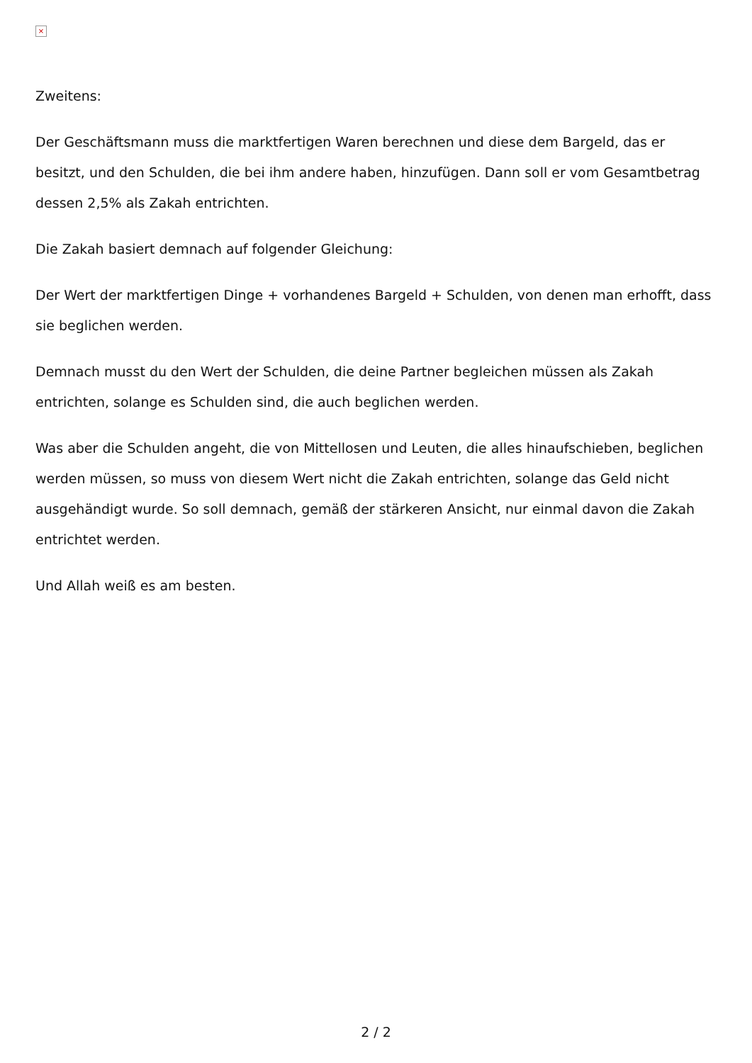×
Zweitens:
Der Geschäftsmann muss die marktfertigen Waren berechnen und diese dem Bargeld, das er besitzt, und den Schulden, die bei ihm andere haben, hinzufügen. Dann soll er vom Gesamtbetrag dessen 2,5% als Zakah entrichten.
Die Zakah basiert demnach auf folgender Gleichung:
Der Wert der marktfertigen Dinge + vorhandenes Bargeld + Schulden, von denen man erhofft, dass sie beglichen werden.
Demnach musst du den Wert der Schulden, die deine Partner begleichen müssen als Zakah entrichten, solange es Schulden sind, die auch beglichen werden.
Was aber die Schulden angeht, die von Mittellosen und Leuten, die alles hinaufschieben, beglichen werden müssen, so muss von diesem Wert nicht die Zakah entrichten, solange das Geld nicht ausgehändigt wurde. So soll demnach, gemäß der stärkeren Ansicht, nur einmal davon die Zakah entrichtet werden.
Und Allah weiß es am besten.
2 / 2